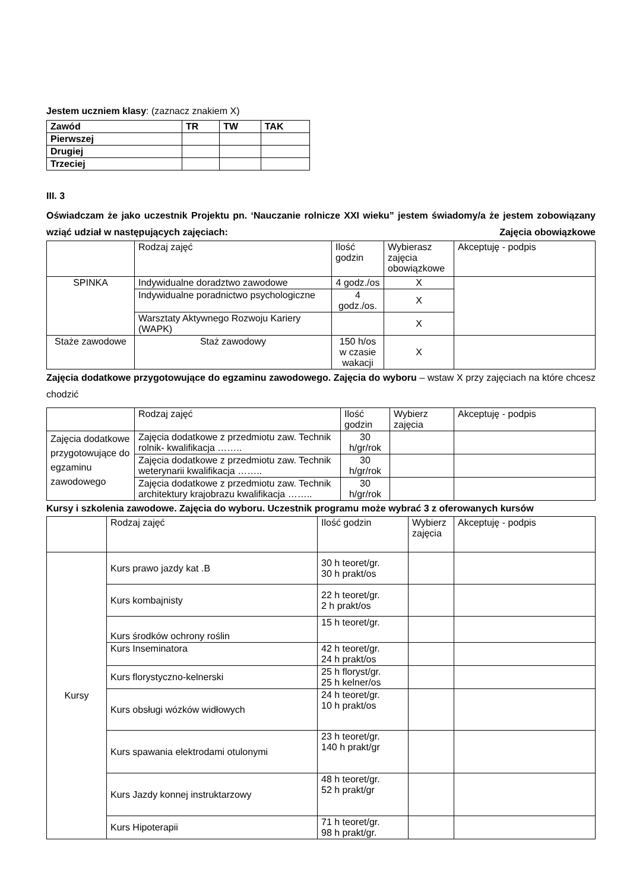Jestem uczniem klasy: (zaznacz znakiem X)
| Zawód | TR | TW | TAK |
| --- | --- | --- | --- |
| Pierwszej | | | |
| Drugiej | | | |
| Trzeciej | | | |
III. 3
Oświadczam że jako uczestnik Projektu pn. ‘Nauczanie rolnicze XXI wieku” jestem świadomy/a że jestem zobowiązany wziąć udział w następujących zajęciach: Zajęcia obowiązkowe
| | Rodzaj zajęć | Ilość godzin | Wybierasz zajęcia obowiązkowe | Akceptuję - podpis |
| SPINKA | Indywidualne doradztwo zawodowe | 4 godz./os | X | |
| | Indywidualne poradnictwo psychologiczne | 4 godz./os. | X | |
| | Warsztaty Aktywnego Rozwoju Kariery (WAPK) | | X | |
| Staże zawodowe | Staż zawodowy | 150 h/os w czasie wakacji | X | |
Zajęcia dodatkowe przygotowujące do egzaminu zawodowego. Zajęcia do wyboru – wstaw X przy zajęciach na które chcesz chodzić
| | Rodzaj zajęć | Ilość godzin | Wybierz zajęcia | Akceptuję - podpis |
| Zajęcia dodatkowe przygotowujące do egzaminu zawodowego | Zajęcia dodatkowe z przedmiotu zaw. Technik rolnik- kwalifikacja …….. | 30 h/gr/rok | | |
| | Zajęcia dodatkowe z przedmiotu zaw. Technik weterynarii kwalifikacja …….. | 30 h/gr/rok | | |
| | Zajęcia dodatkowe z przedmiotu zaw. Technik architektury krajobrazu kwalifikacja …….. | 30 h/gr/rok | | |
Kursy i szkolenia zawodowe. Zajęcia do wyboru. Uczestnik programu może wybrać 3 z oferowanych kursów
| | Rodzaj zajęć | Ilość godzin | Wybierz zajęcia | Akceptuję - podpis |
| Kursy | Kurs prawo jazdy kat .B | 30 h teoret/gr. 30 h prakt/os | | |
| | Kurs kombajnisty | 22 h teoret/gr. 2 h prakt/os | | |
| | Kurs środków ochrony roślin | 15 h teoret/gr. | | |
| | Kurs Inseminatora | 42 h teoret/gr. 24 h prakt/os | | |
| | Kurs florystyczno-kelnerski | 25 h floryst/gr. 25 h kelner/os | | |
| | Kurs obsługi wózków widłowych | 24 h teoret/gr. 10 h prakt/os | | |
| | Kurs spawania elektrodami otulonymi | 23 h teoret/gr. 140 h prakt/gr | | |
| | Kurs Jazdy konnej instruktarzowy | 48 h teoret/gr. 52 h prakt/gr | | |
| | Kurs Hipoterapii | 71 h teoret/gr. 98 h prakt/gr. | | |